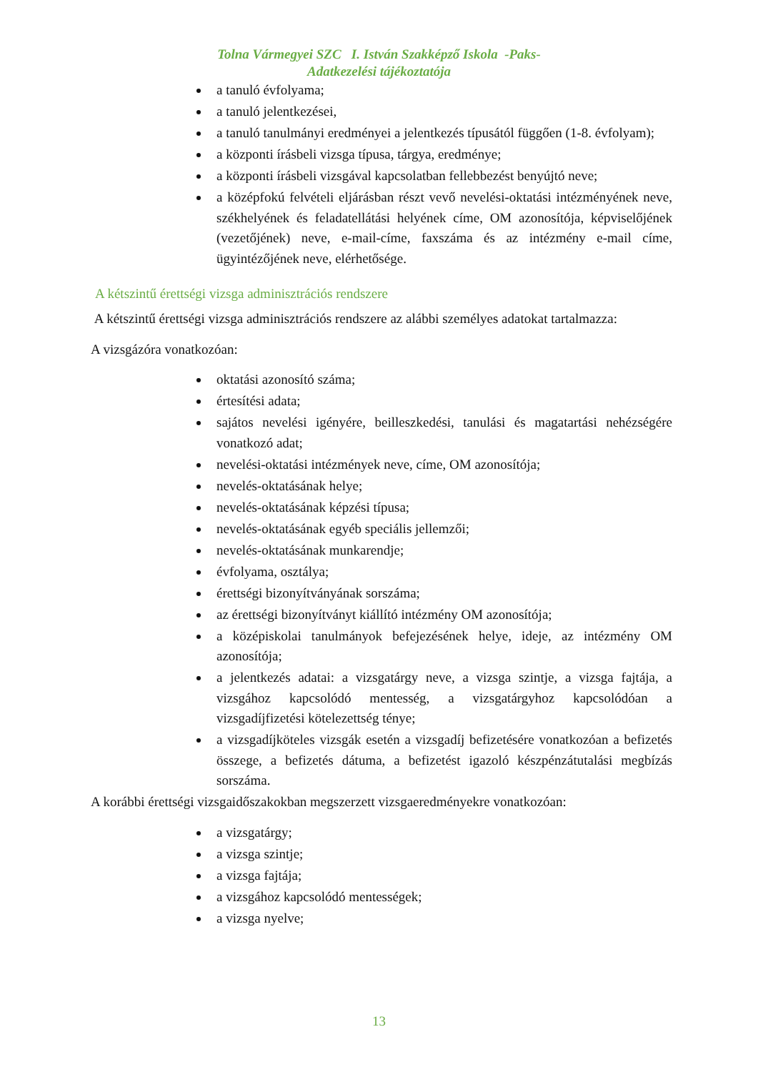Tolna Vármegyei SZC I. István Szakképző Iskola -Paks-
Adatkezelési tájékoztatója
a tanuló évfolyama;
a tanuló jelentkezései,
a tanuló tanulmányi eredményei a jelentkezés típusától függően (1-8. évfolyam);
a központi írásbeli vizsga típusa, tárgya, eredménye;
a központi írásbeli vizsgával kapcsolatban fellebbezést benyújtó neve;
a középfokú felvételi eljárásban részt vevő nevelési-oktatási intézményének neve, székhelyének és feladatellátási helyének címe, OM azonosítója, képviselőjének (vezetőjének) neve, e-mail-címe, faxszáma és az intézmény e-mail címe, ügyintézőjének neve, elérhetősége.
A kétszintű érettségi vizsga adminisztrációs rendszere
A kétszintű érettségi vizsga adminisztrációs rendszere az alábbi személyes adatokat tartalmazza:
A vizsgázóra vonatkozóan:
oktatási azonosító száma;
értesítési adata;
sajátos nevelési igényére, beilleszkedési, tanulási és magatartási nehézségére vonatkozó adat;
nevelési-oktatási intézmények neve, címe, OM azonosítója;
nevelés-oktatásának helye;
nevelés-oktatásának képzési típusa;
nevelés-oktatásának egyéb speciális jellemzői;
nevelés-oktatásának munkarendje;
évfolyama, osztálya;
érettségi bizonyítványának sorszáma;
az érettségi bizonyítványt kiállító intézmény OM azonosítója;
a középiskolai tanulmányok befejezésének helye, ideje, az intézmény OM azonosítója;
a jelentkezés adatai: a vizsgatárgy neve, a vizsga szintje, a vizsga fajtája, a vizsgához kapcsolódó mentesség, a vizsgatárgyhoz kapcsolódóan a vizsgadíjfizetési kötelezettség ténye;
a vizsgadíjköteles vizsgák esetén a vizsgadíj befizetésére vonatkozóan a befizetés összege, a befizetés dátuma, a befizetést igazoló készpénzátutalási megbízás sorszáma.
A korábbi érettségi vizsgaidőszakokban megszerzett vizsgaeredményekre vonatkozóan:
a vizsgatárgy;
a vizsga szintje;
a vizsga fajtája;
a vizsgához kapcsolódó mentességek;
a vizsga nyelve;
13